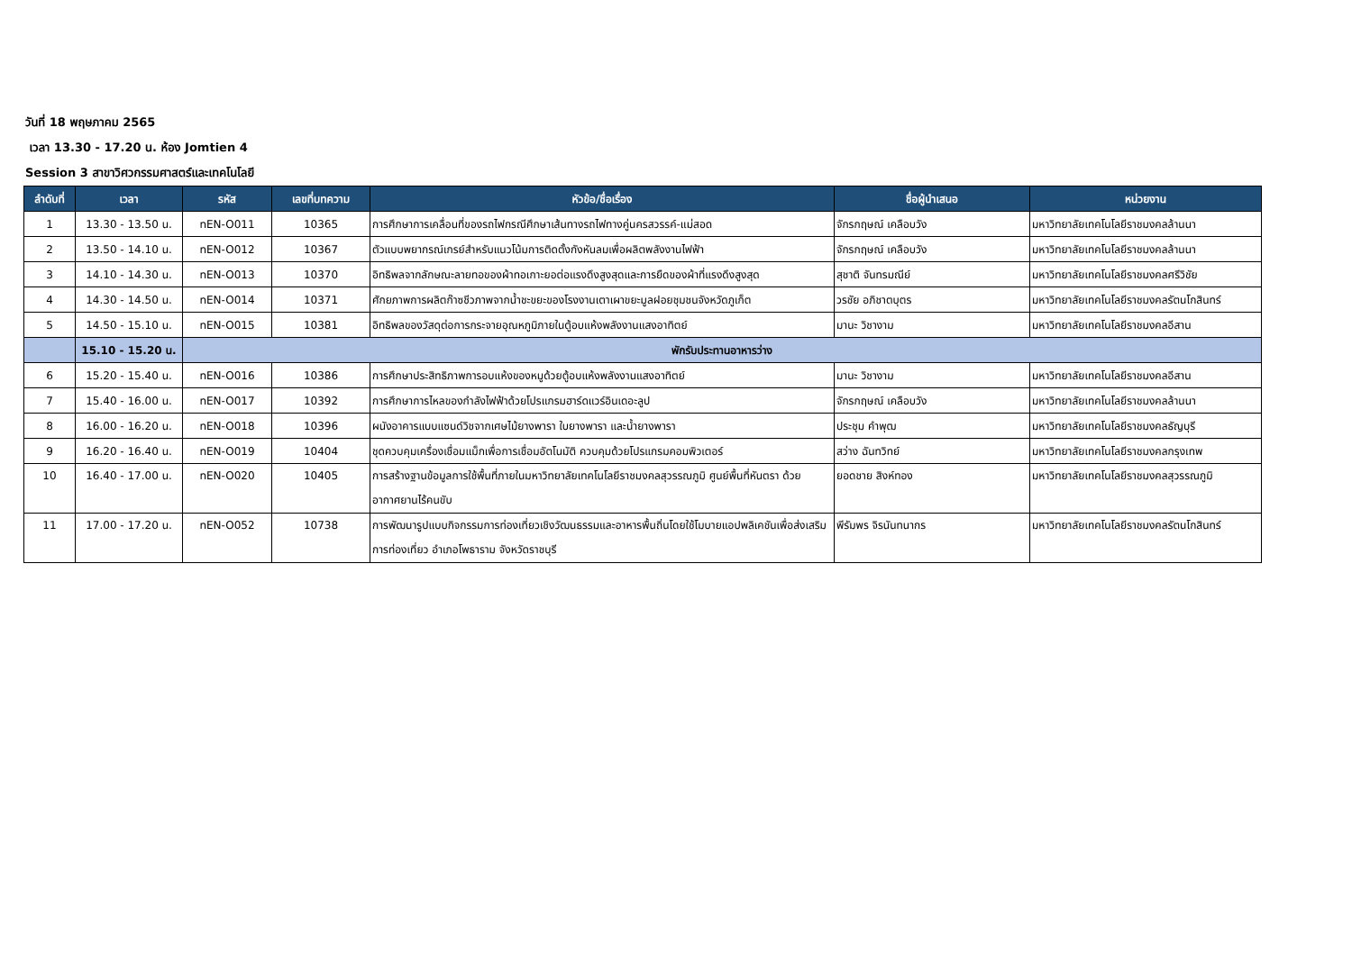วันที่ 18 พฤษภาคม 2565
เวลา 13.30 - 17.20 น. ห้อง Jomtien 4
Session 3 สาขาวิศวกรรมศาสตร์และเทคโนโลยี
| ลำดับที่ | เวลา | รหัส | เลขที่บทความ | หัวข้อ/ชื่อเรื่อง | ชื่อผู้นำเสนอ | หน่วยงาน |
| --- | --- | --- | --- | --- | --- | --- |
| 1 | 13.30 - 13.50 น. | nEN-O011 | 10365 | การศึกษาการเคลื่อนที่ของรถไฟกรณีศึกษาเส้นทางรถไฟทางคู่นครสวรรค์-แม่สอด | จักรกฤษณ์ เคลือบวัง | มหาวิทยาลัยเทคโนโลยีราชมงคลล้านนา |
| 2 | 13.50 - 14.10 น. | nEN-O012 | 10367 | ตัวแบบพยากรณ์เกรย์สำหรับแนวโน้มการติดตั้งกังหันลมเพื่อผลิตพลังงานไฟฟ้า | จักรกฤษณ์ เคลือบวัง | มหาวิทยาลัยเทคโนโลยีราชมงคลล้านนา |
| 3 | 14.10 - 14.30 น. | nEN-O013 | 10370 | อิทธิพลจากลักษณะลายทอของผ้าทอเกาะยอต่อแรงดึงสูงสุดและการยืดของผ้าที่แรงดึงสูงสุด | สุชาติ จันทรมณีย์ | มหาวิทยาลัยเทคโนโลยีราชมงคลศรีวิชัย |
| 4 | 14.30 - 14.50 น. | nEN-O014 | 10371 | ศักยภาพการผลิตก๊าซชีวภาพจากน้ำชะขยะของโรงงานเตาเผาขยะมูลฝอยชุมชนจังหวัดภูเก็ต | วรชัย อภิชาตบุตร | มหาวิทยาลัยเทคโนโลยีราชมงคลรัตนโกสินทร์ |
| 5 | 14.50 - 15.10 น. | nEN-O015 | 10381 | อิทธิพลของวัสดุต่อการกระจายอุณหภูมิภายในตู้อบแห้งพลังงานแสงอาทิตย์ | มานะ วิชางาม | มหาวิทยาลัยเทคโนโลยีราชมงคลอีสาน |
| | 15.10 - 15.20 น. | พักรับประทานอาหารว่าง | | | | |
| 6 | 15.20 - 15.40 น. | nEN-O016 | 10386 | การศึกษาประสิทธิภาพการอบแห้งของหมูด้วยตู้อบแห้งพลังงานแสงอาทิตย์ | มานะ วิชางาม | มหาวิทยาลัยเทคโนโลยีราชมงคลอีสาน |
| 7 | 15.40 - 16.00 น. | nEN-O017 | 10392 | การศึกษาการไหลของกำลังไฟฟ้าด้วยโปรแกรมฮาร์ดแวร์อินเดอะลูป | จักรกฤษณ์ เคลือบวัง | มหาวิทยาลัยเทคโนโลยีราชมงคลล้านนา |
| 8 | 16.00 - 16.20 น. | nEN-O018 | 10396 | ผนังอาคารแบบแซนด์วิชจากเศษไม้ยางพารา ใบยางพารา และน้ำยางพารา | ประชุม คำพุฒ | มหาวิทยาลัยเทคโนโลยีราชมงคลธัญบุรี |
| 9 | 16.20 - 16.40 น. | nEN-O019 | 10404 | ชุดควบคุมเครื่องเชื่อมแม็กเพื่อการเชื่อมอัตโนมัติ ควบคุมด้วยโปรแกรมคอมพิวเตอร์ | สว่าง ฉันทวิทย์ | มหาวิทยาลัยเทคโนโลยีราชมงคลกรุงเทพ |
| 10 | 16.40 - 17.00 น. | nEN-O020 | 10405 | การสร้างฐานข้อมูลการใช้พื้นที่ภายในมหาวิทยาลัยเทคโนโลยีราชมงคลสุวรรณภูมิ ศูนย์พื้นที่หันตรา ด้วยอากาศยานไร้คนขับ | ยอดชาย สิงห์ทอง | มหาวิทยาลัยเทคโนโลยีราชมงคลสุวรรณภูมิ |
| 11 | 17.00 - 17.20 น. | nEN-O052 | 10738 | การพัฒนารูปแบบกิจกรรมการท่องเที่ยวเชิงวัฒนธรรมและอาหารพื้นถิ่นโดยใช้โมบายแอปพลิเคชันเพื่อส่งเสริมการท่องเที่ยว อำเภอโพธาราม จังหวัดราชบุรี | พีรัมพร จิรนันทนากร | มหาวิทยาลัยเทคโนโลยีราชมงคลรัตนโกสินทร์ |